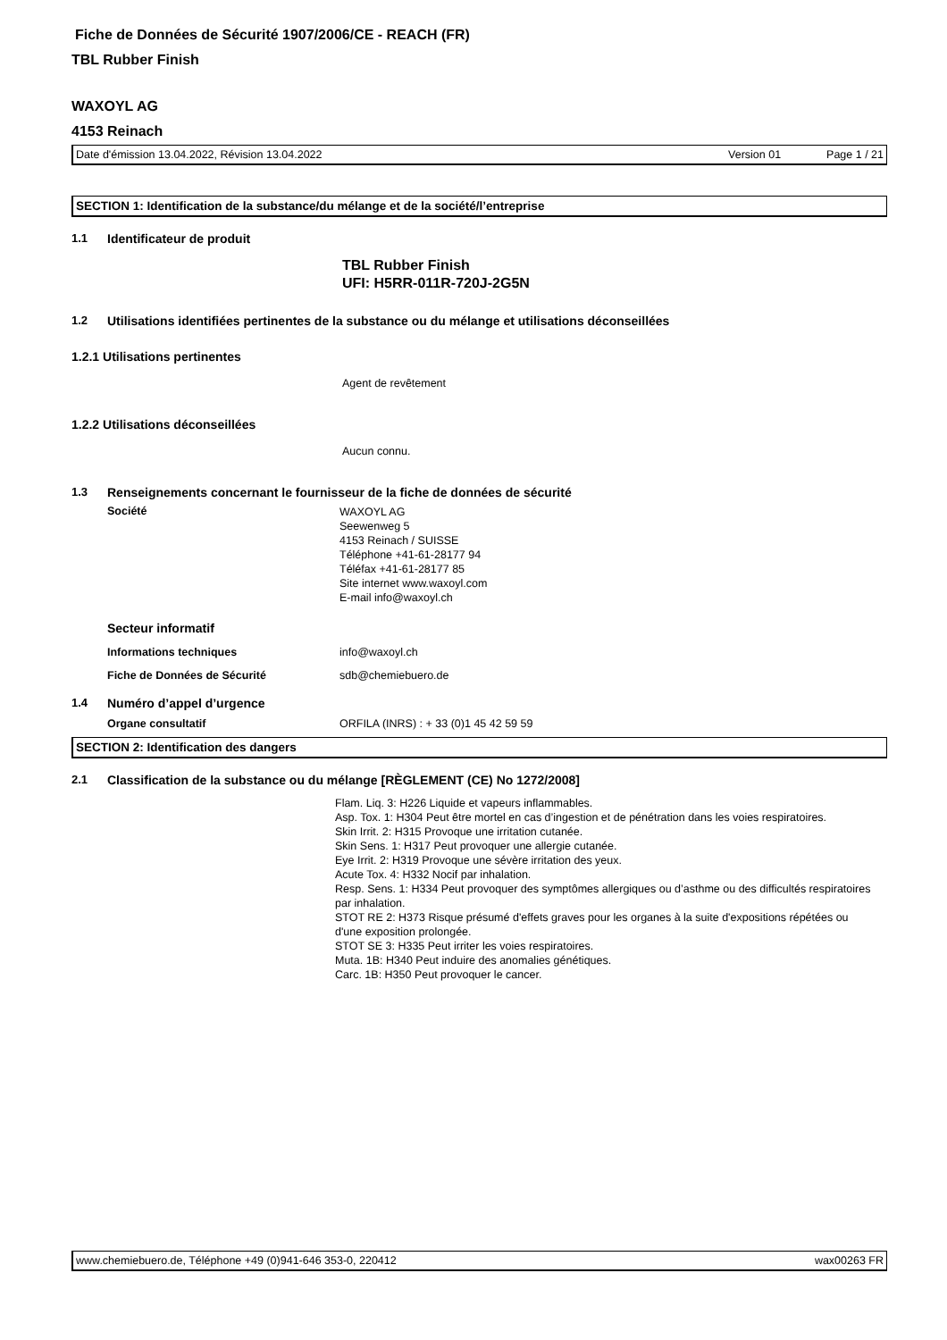Fiche de Données de Sécurité 1907/2006/CE - REACH (FR)
TBL Rubber Finish
WAXOYL AG
4153 Reinach
Date d'émission 13.04.2022, Révision 13.04.2022 Version 01 Page 1 / 21
SECTION 1: Identification de la substance/du mélange et de la société/l’entreprise
1.1 Identificateur de produit
TBL Rubber Finish
UFI: H5RR-011R-720J-2G5N
1.2 Utilisations identifiées pertinentes de la substance ou du mélange et utilisations déconseillées
1.2.1 Utilisations pertinentes
Agent de revêtement
1.2.2 Utilisations déconseillées
Aucun connu.
1.3 Renseignements concernant le fournisseur de la fiche de données de sécurité
Société WAXOYL AG
Seewenweg 5
4153 Reinach / SUISSE
Téléphone +41-61-28177 94
Téléfax +41-61-28177 85
Site internet www.waxoyl.com
E-mail info@waxoyl.ch
Secteur informatif
Informations techniques info@waxoyl.ch
Fiche de Données de Sécurité sdb@chemiebuero.de
1.4 Numéro d’appel d’urgence
Organe consultatif ORFILA (INRS) : + 33 (0)1 45 42 59 59
SECTION 2: Identification des dangers
2.1 Classification de la substance ou du mélange [RÈGLEMENT (CE) No 1272/2008]
Flam. Liq. 3: H226 Liquide et vapeurs inflammables.
Asp. Tox. 1: H304 Peut être mortel en cas d’ingestion et de pénétration dans les voies respiratoires.
Skin Irrit. 2: H315 Provoque une irritation cutanée.
Skin Sens. 1: H317 Peut provoquer une allergie cutanée.
Eye Irrit. 2: H319 Provoque une sévère irritation des yeux.
Acute Tox. 4: H332 Nocif par inhalation.
Resp. Sens. 1: H334 Peut provoquer des symptômes allergiques ou d’asthme ou des difficultés respiratoires par inhalation.
STOT RE 2: H373 Risque présumé d'effets graves pour les organes à la suite d'expositions répétées ou d'une exposition prolongée.
STOT SE 3: H335 Peut irriter les voies respiratoires.
Muta. 1B: H340 Peut induire des anomalies génétiques.
Carc. 1B: H350 Peut provoquer le cancer.
www.chemiebuero.de, Téléphone +49 (0)941-646 353-0, 220412 wax00263 FR